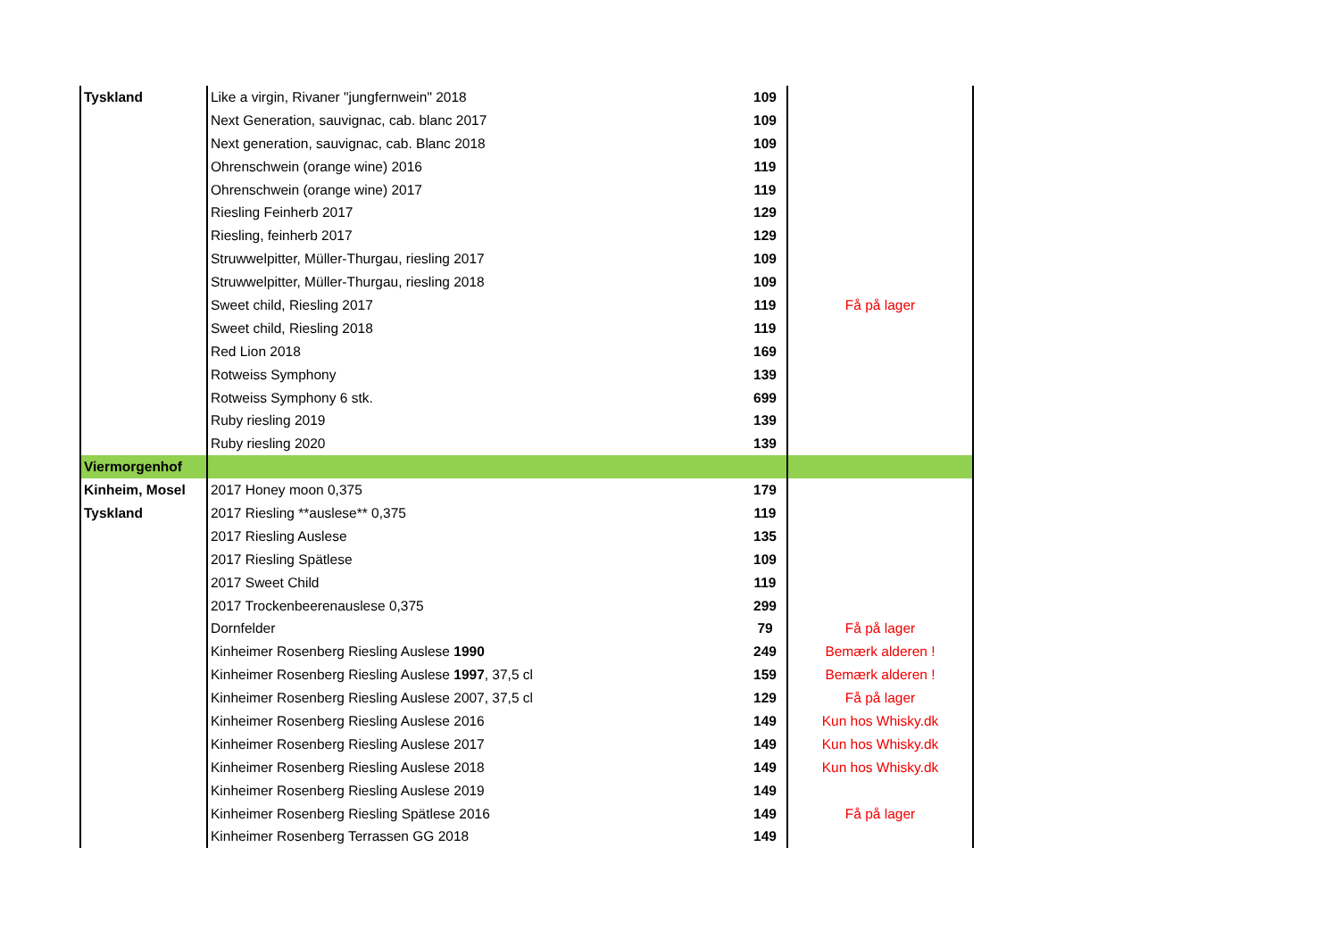| Tyskland | Like a virgin, Rivaner "jungfernwein" 2018 | 109 | | |
| | Next Generation, sauvignac, cab. blanc 2017 | 109 | | |
| | Next generation, sauvignac, cab. Blanc 2018 | 109 | | |
| | Ohrenschwein (orange wine) 2016 | 119 | | |
| | Ohrenschwein (orange wine) 2017 | 119 | | |
| | Riesling Feinherb 2017 | 129 | | |
| | Riesling, feinherb 2017 | 129 | | |
| | Struwwelpitter, Müller-Thurgau, riesling 2017 | 109 | | |
| | Struwwelpitter, Müller-Thurgau, riesling 2018 | 109 | | |
| | Sweet child, Riesling 2017 | 119 | | Få på lager |
| | Sweet child, Riesling 2018 | 119 | | |
| | Red Lion 2018 | 169 | | |
| | Rotweiss Symphony | 139 | | |
| | Rotweiss Symphony 6 stk. | 699 | | |
| | Ruby riesling 2019 | 139 | | |
| | Ruby riesling 2020 | 139 | | |
| Viermorgenhof | | | | |
| Kinheim, Mosel | 2017 Honey moon 0,375 | 179 | | |
| Tyskland | 2017 Riesling **auslese** 0,375 | 119 | | |
| | 2017 Riesling Auslese | 135 | | |
| | 2017 Riesling Spätlese | 109 | | |
| | 2017 Sweet Child | 119 | | |
| | 2017 Trockenbeerenauslese 0,375 | 299 | | |
| | Dornfelder | 79 | | Få på lager |
| | Kinheimer Rosenberg Riesling Auslese 1990 | 249 | | Bemærk alderen ! |
| | Kinheimer Rosenberg Riesling Auslese 1997 , 37,5 cl | 159 | | Bemærk alderen ! |
| | Kinheimer Rosenberg Riesling Auslese 2007, 37,5 cl | 129 | | Få på lager |
| | Kinheimer Rosenberg Riesling Auslese 2016 | 149 | | Kun hos Whisky.dk |
| | Kinheimer Rosenberg Riesling Auslese 2017 | 149 | | Kun hos Whisky.dk |
| | Kinheimer Rosenberg Riesling Auslese 2018 | 149 | | Kun hos Whisky.dk |
| | Kinheimer Rosenberg Riesling Auslese 2019 | 149 | | |
| | Kinheimer Rosenberg Riesling Spätlese 2016 | 149 | | Få på lager |
| | Kinheimer Rosenberg Terrassen GG 2018 | 149 | | |